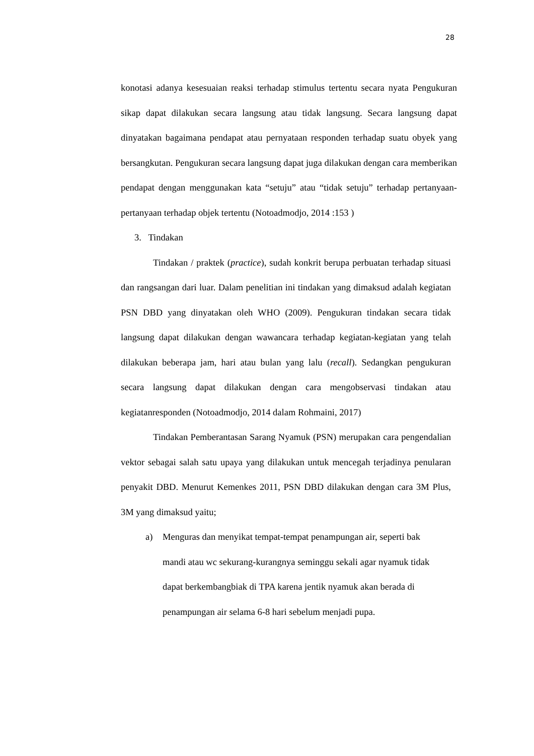28
konotasi adanya kesesuaian reaksi terhadap stimulus tertentu secara nyata Pengukuran sikap dapat dilakukan secara langsung atau tidak langsung. Secara langsung dapat dinyatakan bagaimana pendapat atau pernyataan responden terhadap suatu obyek yang bersangkutan. Pengukuran secara langsung dapat juga dilakukan dengan cara memberikan pendapat dengan menggunakan kata “setuju” atau “tidak setuju” terhadap pertanyaan-pertanyaan terhadap objek tertentu (Notoadmodjo, 2014 :153 )
3. Tindakan
Tindakan / praktek (practice), sudah konkrit berupa perbuatan terhadap situasi dan rangsangan dari luar. Dalam penelitian ini tindakan yang dimaksud adalah kegiatan PSN DBD yang dinyatakan oleh WHO (2009). Pengukuran tindakan secara tidak langsung dapat dilakukan dengan wawancara terhadap kegiatan-kegiatan yang telah dilakukan beberapa jam, hari atau bulan yang lalu (recall). Sedangkan pengukuran secara langsung dapat dilakukan dengan cara mengobservasi tindakan atau kegiatanresponden (Notoadmodjo, 2014 dalam Rohmaini, 2017)
Tindakan Pemberantasan Sarang Nyamuk (PSN) merupakan cara pengendalian vektor sebagai salah satu upaya yang dilakukan untuk mencegah terjadinya penularan penyakit DBD. Menurut Kemenkes 2011, PSN DBD dilakukan dengan cara 3M Plus, 3M yang dimaksud yaitu;
a) Menguras dan menyikat tempat-tempat penampungan air, seperti bak mandi atau wc sekurang-kurangnya seminggu sekali agar nyamuk tidak dapat berkembangbiak di TPA karena jentik nyamuk akan berada di penampungan air selama 6-8 hari sebelum menjadi pupa.